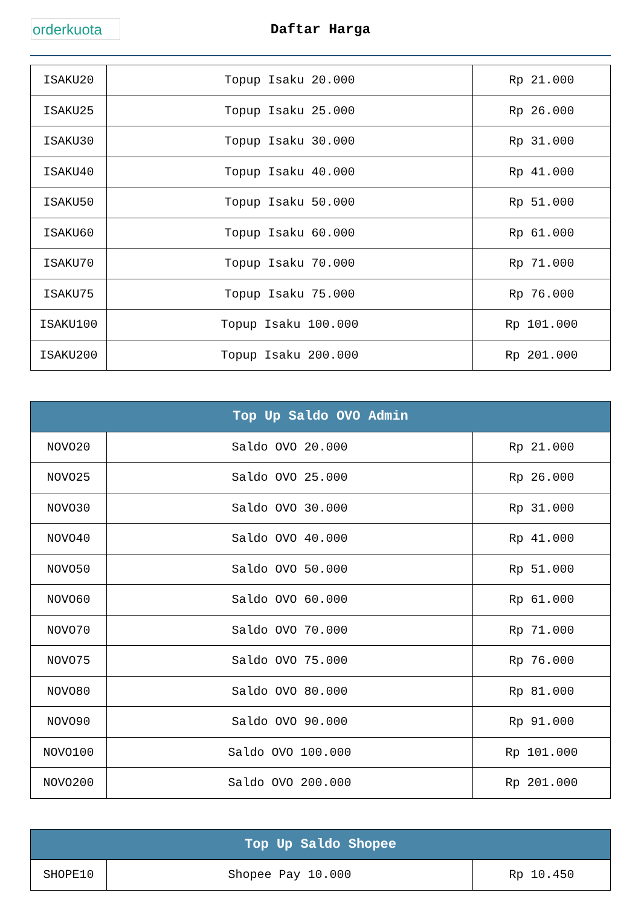orderkuota
Daftar Harga
| ISAKU20 | Topup Isaku 20.000 | Rp 21.000 |
| ISAKU25 | Topup Isaku 25.000 | Rp 26.000 |
| ISAKU30 | Topup Isaku 30.000 | Rp 31.000 |
| ISAKU40 | Topup Isaku 40.000 | Rp 41.000 |
| ISAKU50 | Topup Isaku 50.000 | Rp 51.000 |
| ISAKU60 | Topup Isaku 60.000 | Rp 61.000 |
| ISAKU70 | Topup Isaku 70.000 | Rp 71.000 |
| ISAKU75 | Topup Isaku 75.000 | Rp 76.000 |
| ISAKU100 | Topup Isaku 100.000 | Rp 101.000 |
| ISAKU200 | Topup Isaku 200.000 | Rp 201.000 |
| Top Up Saldo OVO Admin | | |
| --- | --- | --- |
| NOVO20 | Saldo OVO 20.000 | Rp 21.000 |
| NOVO25 | Saldo OVO 25.000 | Rp 26.000 |
| NOVO30 | Saldo OVO 30.000 | Rp 31.000 |
| NOVO40 | Saldo OVO 40.000 | Rp 41.000 |
| NOVO50 | Saldo OVO 50.000 | Rp 51.000 |
| NOVO60 | Saldo OVO 60.000 | Rp 61.000 |
| NOVO70 | Saldo OVO 70.000 | Rp 71.000 |
| NOVO75 | Saldo OVO 75.000 | Rp 76.000 |
| NOVO80 | Saldo OVO 80.000 | Rp 81.000 |
| NOVO90 | Saldo OVO 90.000 | Rp 91.000 |
| NOVO100 | Saldo OVO 100.000 | Rp 101.000 |
| NOVO200 | Saldo OVO 200.000 | Rp 201.000 |
| Top Up Saldo Shopee | | |
| --- | --- | --- |
| SHOPE10 | Shopee Pay 10.000 | Rp 10.450 |